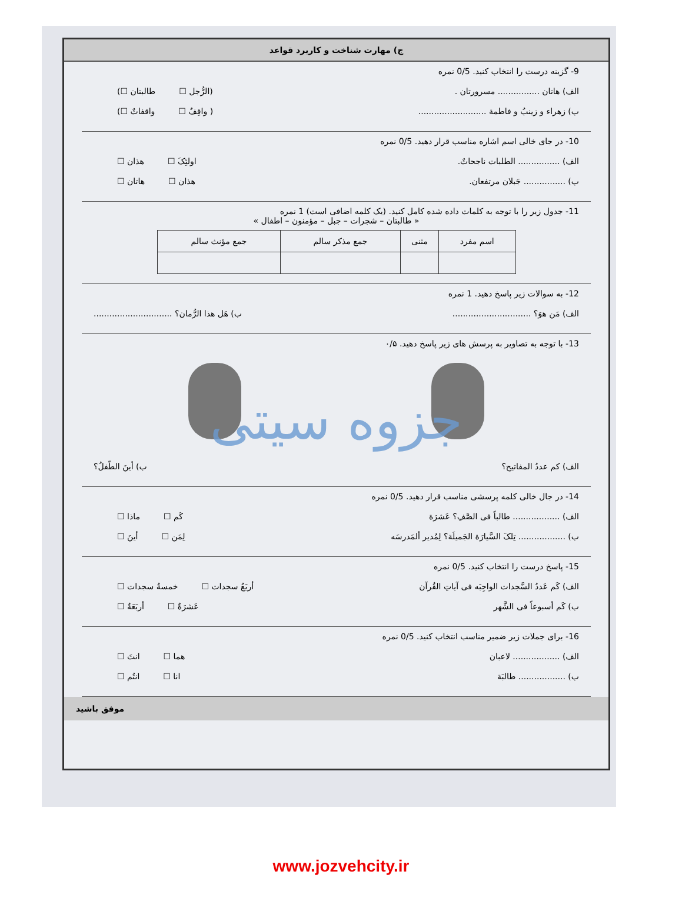ج) مهارت شناخت و کاربرد قواعد
9- گزینه درست را انتخاب کنید. 0/5 نمره
الف) هاتان ................ مسرورتان . (الرُّجل ☐ طالبتان ☐)
ب) زهراء و زینبُ و فاطمة .......................... ( واقِفٌ ☐ واقفاتٌ ☐)
10- در جای خالی اسم اشاره مناسب قرار دهید. 0/5 نمره
الف) ................ الطلبات ناجحاتٌ. اولئِکَ ☐ هذان ☐
ب) ................ جَبلان مرتفعان. هذان ☐ هاتان ☐
11- جدول زیر را با توجه به کلمات داده شده کامل کنید. (یک کلمه اضافی است) 1 نمره
« طالبتان – شجرات – جبل – مؤمنون – اطفال »
| اسم مفرد | مثنی | جمع مذکر سالم | جمع مؤنث سالم |
| --- | --- | --- | --- |
12- به سوالات زیر پاسخ دهید. 1 نمره
الف) مَن هوَ؟ .............................. ب) هَل هذا الرُّمان؟ ..............................
13- با توجه به تصاویر به پرسش های زیر پاسخ دهید. ۰/۵
جزوه سیتی
الف) کم عددُ المفاتیح؟ ب) أینَ الطّفلُ؟
14- در جال خالی کلمه پرسشی مناسب قرار دهید. 0/5 نمره
الف) .................. طالباً فی الصَّفِ؟ عَشرَة کَم ☐ ماذا ☐
ب) .................. تِلکَ السَّیارَة الجَمیلَة؟ لِمُدیر ألمَدرسَه لِمَن ☐ أینَ ☐
15- پاسخ درست را انتخاب کنید. 0/5 نمره
الف) کَم عَددُ السَّجدات الواجِبَه فی آیاتِ القُرآن أربَعُ سجدات ☐ خمسةُ سجدات ☐
ب) کَم أسبوعاً فی الشَّهر عَشرَةٌ ☐ أربَعَةٌ ☐
16- برای جملات زیر ضمیر مناسب انتخاب کنید. 0/5 نمره
الف) .................. لاعبان هما ☐ انتَ ☐
ب) .................. طالبَة انا ☐ انتُم ☐
موفق باشید
www.jozvehcity.ir